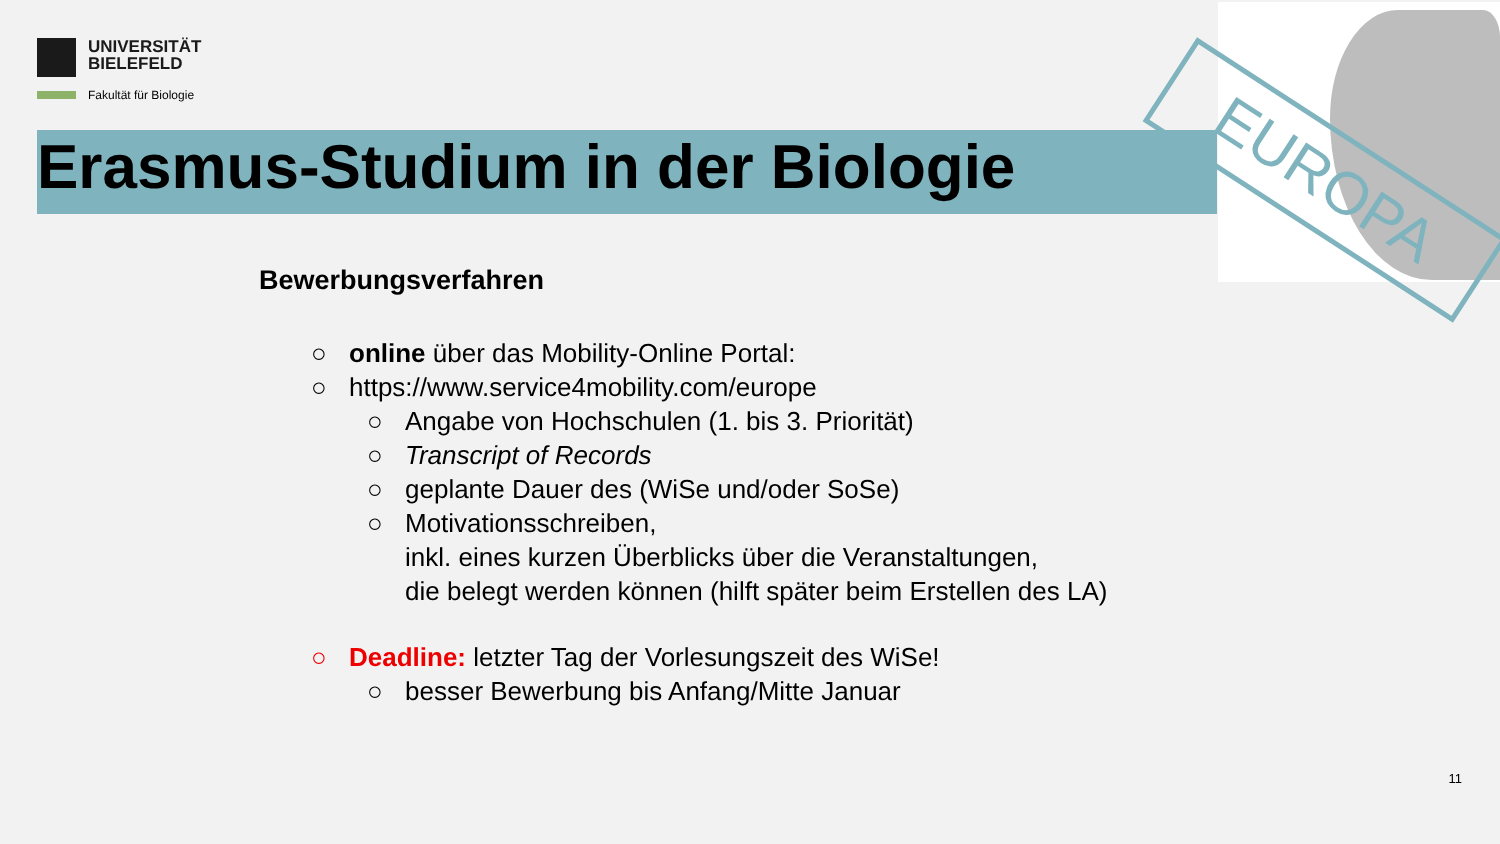UNIVERSITÄT
BIELEFELD
Fakultät für Biologie
Erasmus-Studium in der Biologie EUROPA
Bewerbungsverfahren
○ online über das Mobility-Online Portal:
○ https://www.service4mobility.com/europe
○ Angabe von Hochschulen (1. bis 3. Priorität)
○ Transcript of Records
○ geplante Dauer des (WiSe und/oder SoSe)
○ Motivationsschreiben,
inkl. eines kurzen Überblicks über die Veranstaltungen,
die belegt werden können (hilft später beim Erstellen des LA)
○ Deadline: letzter Tag der Vorlesungszeit des WiSe!
○ besser Bewerbung bis Anfang/Mitte Januar
11